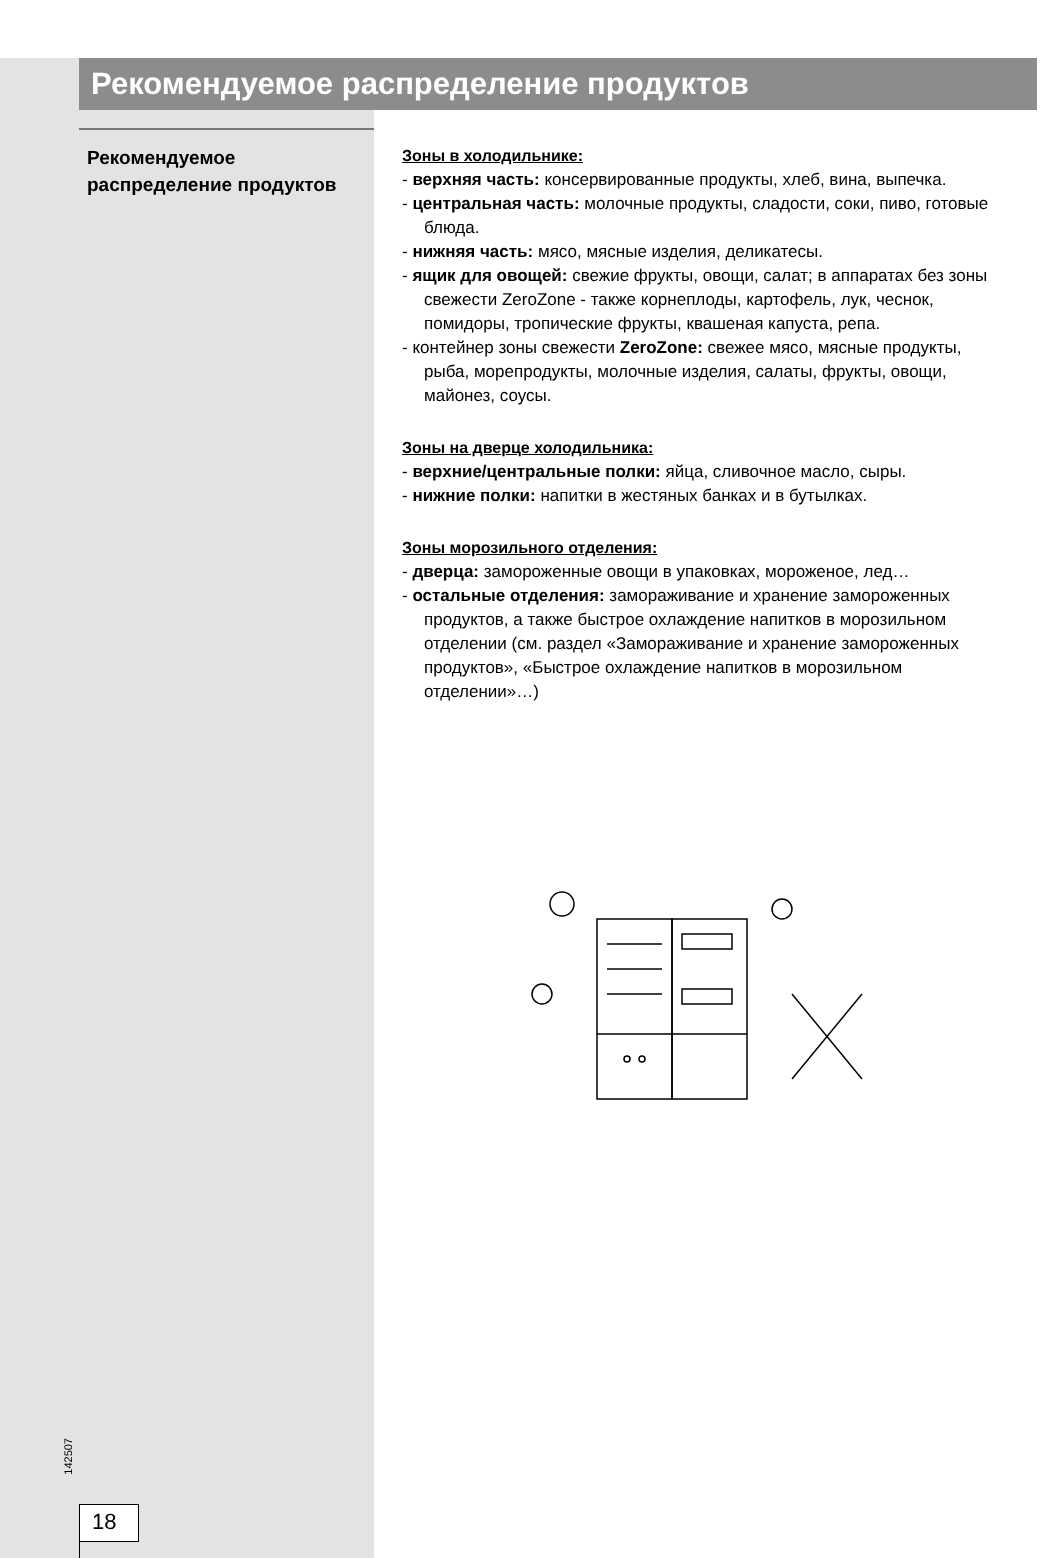Рекомендуемое распределение продуктов
Рекомендуемое распределение продуктов
Зоны в холодильнике:
- верхняя часть: консервированные продукты, хлеб, вина, выпечка.
- центральная часть: молочные продукты, сладости, соки, пиво, готовые блюда.
- нижняя часть: мясо, мясные изделия, деликатесы.
- ящик для овощей: свежие фрукты, овощи, салат; в аппаратах без зоны свежести ZeroZone - также корнеплоды, картофель, лук, чеснок, помидоры, тропические фрукты, квашеная капуста, репа.
- контейнер зоны свежести ZeroZone: свежее мясо, мясные продукты, рыба, морепродукты, молочные изделия, салаты, фрукты, овощи, майонез, соусы.
Зоны на дверце холодильника:
- верхние/центральные полки: яйца, сливочное масло, сыры.
- нижние полки: напитки в жестяных банках и в бутылках.
Зоны морозильного отделения:
- дверца: замороженные овощи в упаковках, мороженое, лед…
- остальные отделения: замораживание и хранение замороженных продуктов, а также быстрое охлаждение напитков в морозильном отделении (см. раздел «Замораживание и хранение замороженных продуктов», «Быстрое охлаждение напитков в морозильном отделении»…)
142507
18